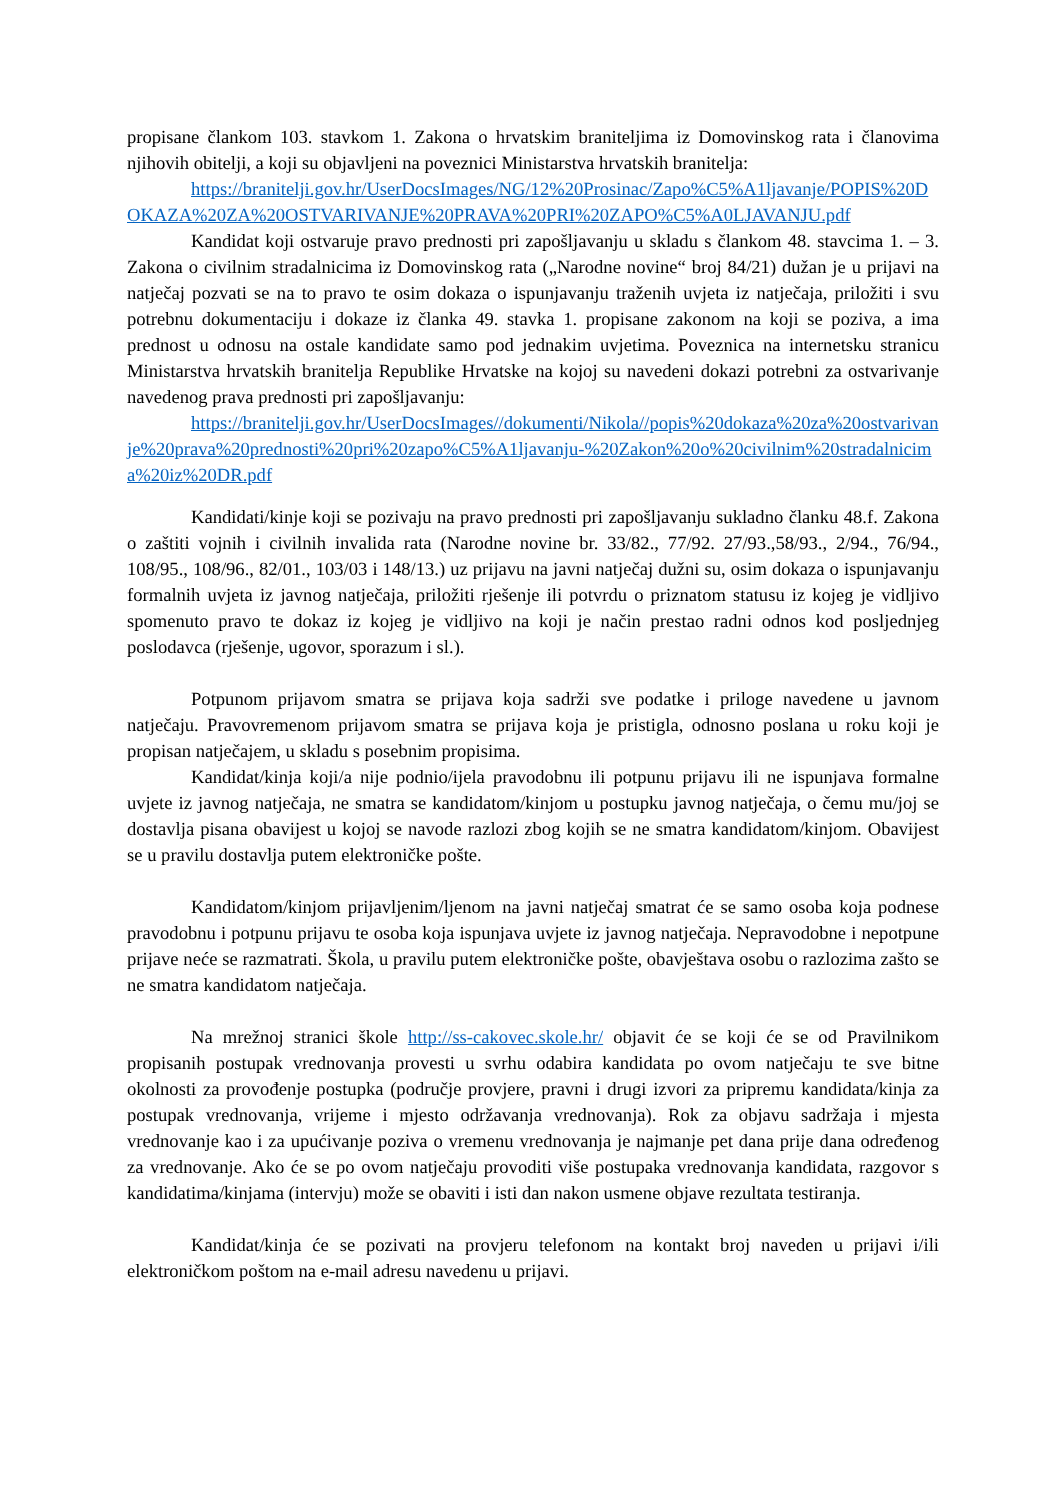propisane člankom 103. stavkom 1. Zakona o hrvatskim braniteljima iz Domovinskog rata i članovima njihovih obitelji, a koji su objavljeni na poveznici Ministarstva hrvatskih branitelja:
https://branitelji.gov.hr/UserDocsImages/NG/12%20Prosinac/Zapo%C5%A1ljavanje/POPIS%20DOKAZA%20ZA%20OSTVARIVANJE%20PRAVA%20PRI%20ZAPO%C5%A0LJAVANJU.pdf
Kandidat koji ostvaruje pravo prednosti pri zapošljavanju u skladu s člankom 48. stavcima 1. – 3. Zakona o civilnim stradalnicima iz Domovinskog rata („Narodne novine“ broj 84/21) dužan je u prijavi na natječaj pozvati se na to pravo te osim dokaza o ispunjavanju traženih uvjeta iz natječaja, priložiti i svu potrebnu dokumentaciju i dokaze iz članka 49. stavka 1. propisane zakonom na koji se poziva, a ima prednost u odnosu na ostale kandidate samo pod jednakim uvjetima. Poveznica na internetsku stranicu Ministarstva hrvatskih branitelja Republike Hrvatske na kojoj su navedeni dokazi potrebni za ostvarivanje navedenog prava prednosti pri zapošljavanju:
https://branitelji.gov.hr/UserDocsImages//dokumenti/Nikola//popis%20dokaza%20za%20ostvarivanje%20prava%20prednosti%20pri%20zapo%C5%A1ljavanju-%20Zakon%20o%20civilnim%20stradalnicima%20iz%20DR.pdf
Kandidati/kinje koji se pozivaju na pravo prednosti pri zapošljavanju sukladno članku 48.f. Zakona o zaštiti vojnih i civilnih invalida rata (Narodne novine br. 33/82., 77/92. 27/93.,58/93., 2/94., 76/94., 108/95., 108/96., 82/01., 103/03 i 148/13.) uz prijavu na javni natječaj dužni su, osim dokaza o ispunjavanju formalnih uvjeta iz javnog natječaja, priložiti rješenje ili potvrdu o priznatom statusu iz kojeg je vidljivo spomenuto pravo te dokaz iz kojeg je vidljivo na koji je način prestao radni odnos kod posljednjeg poslodavca (rješenje, ugovor, sporazum i sl.).
Potpunom prijavom smatra se prijava koja sadrži sve podatke i priloge navedene u javnom natječaju. Pravovremenom prijavom smatra se prijava koja je pristigla, odnosno poslana u roku koji je propisan natječajem, u skladu s posebnim propisima.
Kandidat/kinja koji/a nije podnio/ijela pravodobnu ili potpunu prijavu ili ne ispunjava formalne uvjete iz javnog natječaja, ne smatra se kandidatom/kinjom u postupku javnog natječaja, o čemu mu/joj se dostavlja pisana obavijest u kojoj se navode razlozi zbog kojih se ne smatra kandidatom/kinjom. Obavijest se u pravilu dostavlja putem elektroničke pošte.
Kandidatom/kinjom prijavljenim/ljenom na javni natječaj smatrat će se samo osoba koja podnese pravodobnu i potpunu prijavu te osoba koja ispunjava uvjete iz javnog natječaja. Nepravodobne i nepotpune prijave neće se razmatrati. Škola, u pravilu putem elektroničke pošte, obavještava osobu o razlozima zašto se ne smatra kandidatom natječaja.
Na mrežnoj stranici škole http://ss-cakovec.skole.hr/ objavit će se koji će se od Pravilnikom propisanih postupak vrednovanja provesti u svrhu odabira kandidata po ovom natječaju te sve bitne okolnosti za provođenje postupka (područje provjere, pravni i drugi izvori za pripremu kandidata/kinja za postupak vrednovanja, vrijeme i mjesto održavanja vrednovanja). Rok za objavu sadržaja i mjesta vrednovanje kao i za upućivanje poziva o vremenu vrednovanja je najmanje pet dana prije dana određenog za vrednovanje. Ako će se po ovom natječaju provoditi više postupaka vrednovanja kandidata, razgovor s kandidatima/kinjama (intervju) može se obaviti i isti dan nakon usmene objave rezultata testiranja.
Kandidat/kinja će se pozivati na provjeru telefonom na kontakt broj naveden u prijavi i/ili elektroničkom poštom na e-mail adresu navedenu u prijavi.